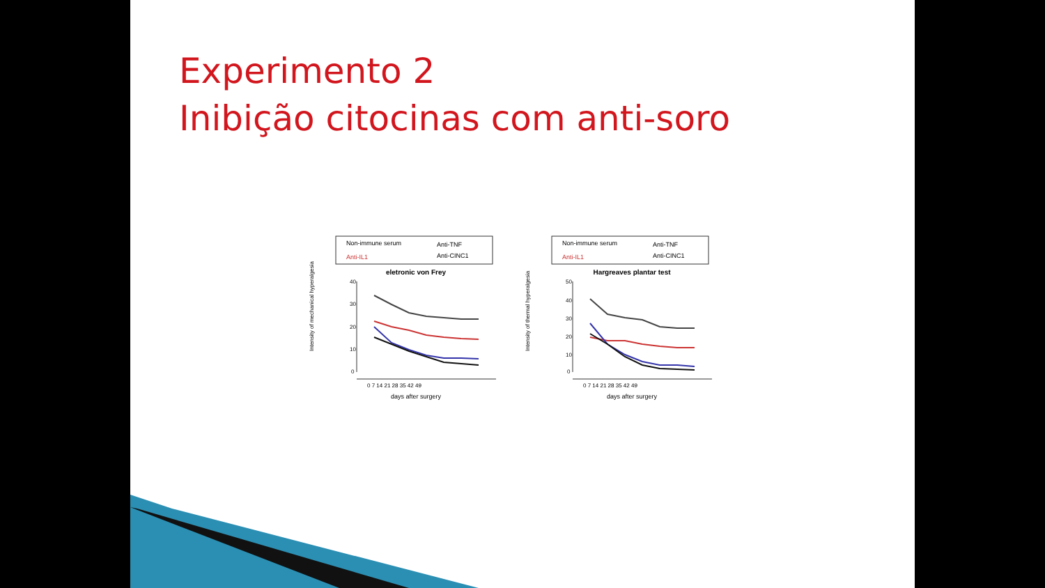Experimento 2
Inibição citocinas com anti-soro
Non-immune serum
Anti-TNF
Anti-IL1
Anti-CINC1
eletronic von Frey
40
30
20
10
0
0 7 14 21 28 35 42 49
days after surgery
Intensity of mechanical hyperalgesia
Non-immune serum
Anti-TNF
Anti-IL1
Anti-CINC1
Hargreaves plantar test
50
40
30
20
10
0
0 7 14 21 28 35 42 49
days after surgery
Intensity of thermal hyperalgesia